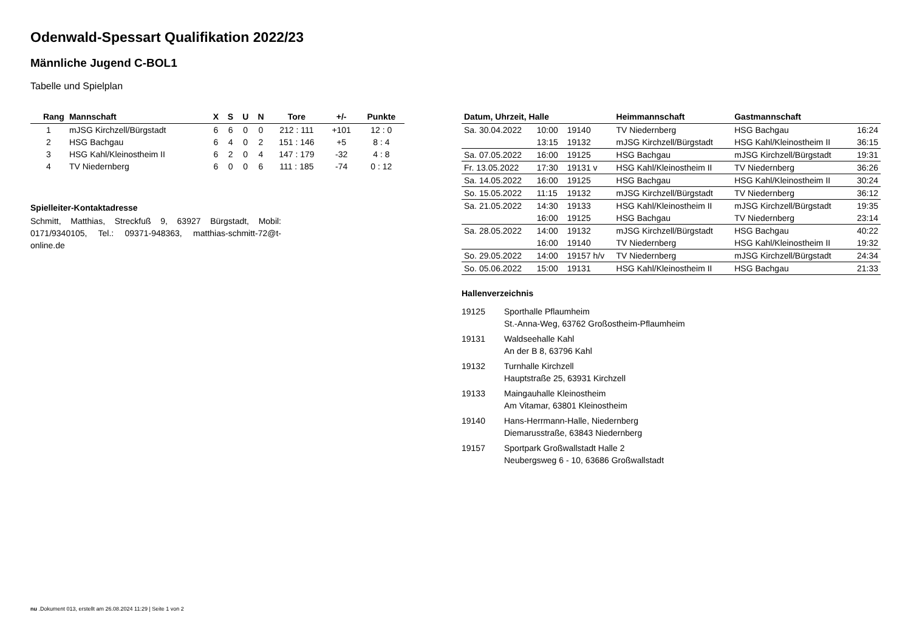Odenwald-Spessart Qualifikation 2022/23
Männliche Jugend C-BOL1
Tabelle und Spielplan
| Rang | Mannschaft | X | S | U | N | Tore | +/- | Punkte |
| --- | --- | --- | --- | --- | --- | --- | --- | --- |
| 1 | mJSG Kirchzell/Bürgstadt | 6 | 6 | 0 | 0 | 212 : 111 | +101 | 12 : 0 |
| 2 | HSG Bachgau | 6 | 4 | 0 | 2 | 151 : 146 | +5 | 8 : 4 |
| 3 | HSG Kahl/Kleinostheim II | 6 | 2 | 0 | 4 | 147 : 179 | -32 | 4 : 8 |
| 4 | TV Niedernberg | 6 | 0 | 0 | 6 | 111 : 185 | -74 | 0 : 12 |
Spielleiter-Kontaktadresse
Schmitt, Matthias, Streckfuß 9, 63927 Bürgstadt, Mobil: 0171/9340105, Tel.: 09371-948363, matthias-schmitt-72@t-online.de
| Datum, Uhrzeit, Halle | | | Heimmannschaft | Gastmannschaft | |
| --- | --- | --- | --- | --- | --- |
| Sa. 30.04.2022 | 10:00 | 19140 | TV Niedernberg | HSG Bachgau | 16:24 |
| | 13:15 | 19132 | mJSG Kirchzell/Bürgstadt | HSG Kahl/Kleinostheim II | 36:15 |
| Sa. 07.05.2022 | 16:00 | 19125 | HSG Bachgau | mJSG Kirchzell/Bürgstadt | 19:31 |
| Fr. 13.05.2022 | 17:30 | 19131 v | HSG Kahl/Kleinostheim II | TV Niedernberg | 36:26 |
| Sa. 14.05.2022 | 16:00 | 19125 | HSG Bachgau | HSG Kahl/Kleinostheim II | 30:24 |
| So. 15.05.2022 | 11:15 | 19132 | mJSG Kirchzell/Bürgstadt | TV Niedernberg | 36:12 |
| Sa. 21.05.2022 | 14:30 | 19133 | HSG Kahl/Kleinostheim II | mJSG Kirchzell/Bürgstadt | 19:35 |
| | 16:00 | 19125 | HSG Bachgau | TV Niedernberg | 23:14 |
| Sa. 28.05.2022 | 14:00 | 19132 | mJSG Kirchzell/Bürgstadt | HSG Bachgau | 40:22 |
| | 16:00 | 19140 | TV Niedernberg | HSG Kahl/Kleinostheim II | 19:32 |
| So. 29.05.2022 | 14:00 | 19157 h/v | TV Niedernberg | mJSG Kirchzell/Bürgstadt | 24:34 |
| So. 05.06.2022 | 15:00 | 19131 | HSG Kahl/Kleinostheim II | HSG Bachgau | 21:33 |
Hallenverzeichnis
19125 Sporthalle Pflaumheim
St.-Anna-Weg, 63762 Großostheim-Pflaumheim
19131 Waldseehalle Kahl
An der B 8, 63796 Kahl
19132 Turnhalle Kirchzell
Hauptstraße 25, 63931 Kirchzell
19133 Maingauhalle Kleinostheim
Am Vitamar, 63801 Kleinostheim
19140 Hans-Herrmann-Halle, Niedernberg
Diemarusstraße, 63843 Niedernberg
19157 Sportpark Großwallstadt Halle 2
Neubergsweg 6 - 10, 63686 Großwallstadt
nu .Dokument 013, erstellt am 26.08.2024 11:29 | Seite 1 von 2